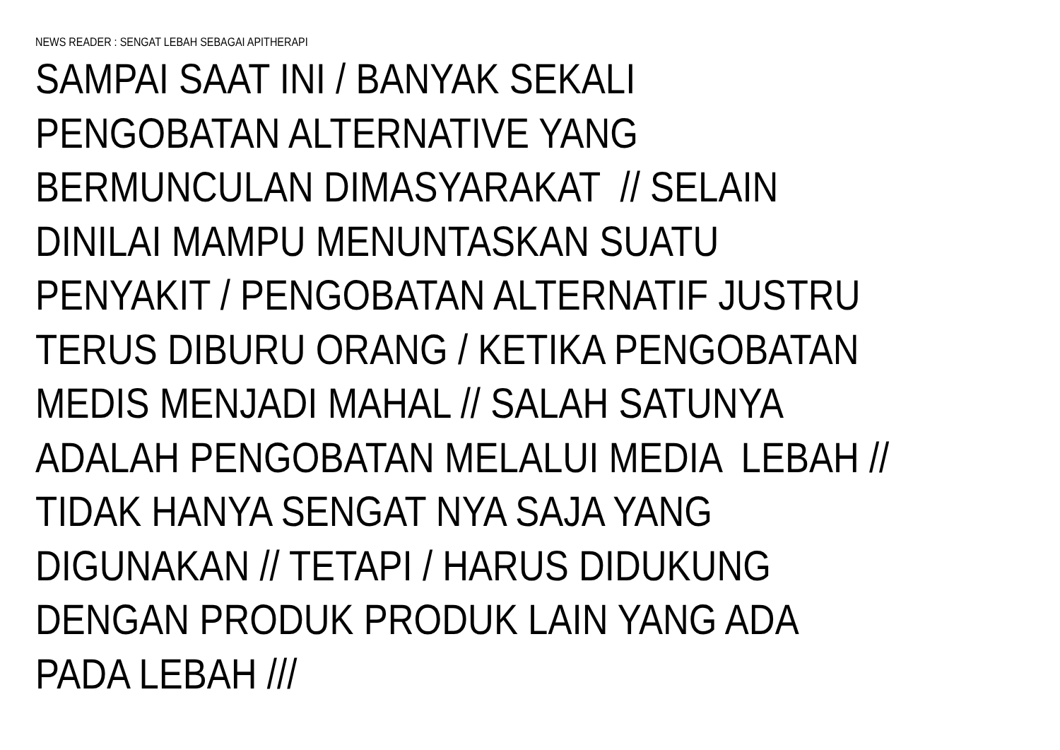NEWS READER : SENGAT LEBAH SEBAGAI APITHERAPI
SAMPAI SAAT INI / BANYAK SEKALI
PENGOBATAN ALTERNATIVE YANG
BERMUNCULAN DIMASYARAKAT // SELAIN
DINILAI MAMPU MENUNTASKAN SUATU
PENYAKIT / PENGOBATAN ALTERNATIF JUSTRU
TERUS DIBURU ORANG / KETIKA PENGOBATAN
MEDIS MENJADI MAHAL // SALAH SATUNYA
ADALAH PENGOBATAN MELALUI MEDIA LEBAH //
TIDAK HANYA SENGAT NYA SAJA YANG
DIGUNAKAN // TETAPI / HARUS DIDUKUNG
DENGAN PRODUK PRODUK LAIN YANG ADA
PADA LEBAH ///